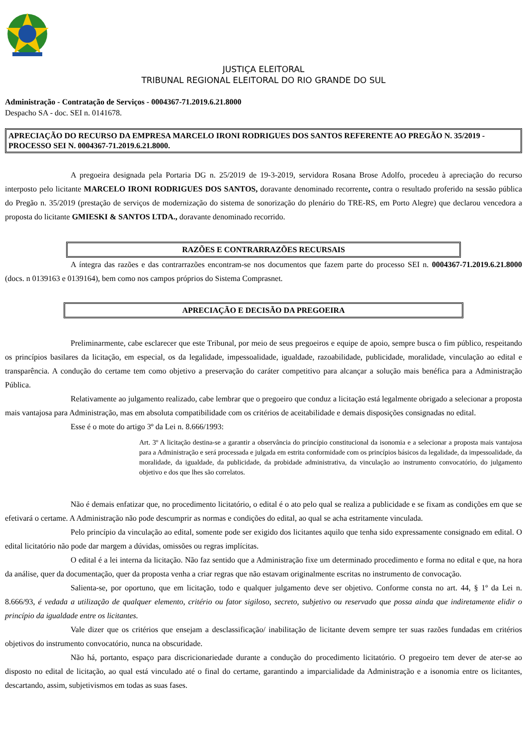JUSTIÇA ELEITORAL
TRIBUNAL REGIONAL ELEITORAL DO RIO GRANDE DO SUL
Administração - Contratação de Serviços - 0004367-71.2019.6.21.8000
Despacho SA - doc. SEI n. 0141678.
APRECIAÇÃO DO RECURSO DA EMPRESA MARCELO IRONI RODRIGUES DOS SANTOS REFERENTE AO PREGÃO N. 35/2019 - PROCESSO SEI N. 0004367-71.2019.6.21.8000.
A pregoeira designada pela Portaria DG n. 25/2019 de 19-3-2019, servidora Rosana Brose Adolfo, procedeu à apreciação do recurso interposto pelo licitante MARCELO IRONI RODRIGUES DOS SANTOS, doravante denominado recorrente, contra o resultado proferido na sessão pública do Pregão n. 35/2019 (prestação de serviços de modernização do sistema de sonorização do plenário do TRE-RS, em Porto Alegre) que declarou vencedora a proposta do licitante GMIESKI & SANTOS LTDA., doravante denominado recorrido.
RAZÕES E CONTRARRAZÕES RECURSAIS
A íntegra das razões e das contrarrazões encontram-se nos documentos que fazem parte do processo SEI n. 0004367-71.2019.6.21.8000 (docs. n 0139163 e 0139164), bem como nos campos próprios do Sistema Comprasnet.
APRECIAÇÃO E DECISÃO DA PREGOEIRA
Preliminarmente, cabe esclarecer que este Tribunal, por meio de seus pregoeiros e equipe de apoio, sempre busca o fim público, respeitando os princípios basilares da licitação, em especial, os da legalidade, impessoalidade, igualdade, razoabilidade, publicidade, moralidade, vinculação ao edital e transparência. A condução do certame tem como objetivo a preservação do caráter competitivo para alcançar a solução mais benéfica para a Administração Pública.
Relativamente ao julgamento realizado, cabe lembrar que o pregoeiro que conduz a licitação está legalmente obrigado a selecionar a proposta mais vantajosa para Administração, mas em absoluta compatibilidade com os critérios de aceitabilidade e demais disposições consignadas no edital.
Esse é o mote do artigo 3º da Lei n. 8.666/1993:
Art. 3º A licitação destina-se a garantir a observância do princípio constitucional da isonomia e a selecionar a proposta mais vantajosa para a Administração e será processada e julgada em estrita conformidade com os princípios básicos da legalidade, da impessoalidade, da moralidade, da igualdade, da publicidade, da probidade administrativa, da vinculação ao instrumento convocatório, do julgamento objetivo e dos que lhes são correlatos.
Não é demais enfatizar que, no procedimento licitatório, o edital é o ato pelo qual se realiza a publicidade e se fixam as condições em que se efetivará o certame. A Administração não pode descumprir as normas e condições do edital, ao qual se acha estritamente vinculada.
Pelo princípio da vinculação ao edital, somente pode ser exigido dos licitantes aquilo que tenha sido expressamente consignado em edital. O edital licitatório não pode dar margem a dúvidas, omissões ou regras implícitas.
O edital é a lei interna da licitação. Não faz sentido que a Administração fixe um determinado procedimento e forma no edital e que, na hora da análise, quer da documentação, quer da proposta venha a criar regras que não estavam originalmente escritas no instrumento de convocação.
Salienta-se, por oportuno, que em licitação, todo e qualquer julgamento deve ser objetivo. Conforme consta no art. 44, § 1º da Lei n. 8.666/93, é vedada a utilização de qualquer elemento, critério ou fator sigiloso, secreto, subjetivo ou reservado que possa ainda que indiretamente elidir o princípio da igualdade entre os licitantes.
Vale dizer que os critérios que ensejam a desclassificação/ inabilitação de licitante devem sempre ter suas razões fundadas em critérios objetivos do instrumento convocatório, nunca na obscuridade.
Não há, portanto, espaço para discricionariedade durante a condução do procedimento licitatório. O pregoeiro tem dever de ater-se ao disposto no edital de licitação, ao qual está vinculado até o final do certame, garantindo a imparcialidade da Administração e a isonomia entre os licitantes, descartando, assim, subjetivismos em todas as suas fases.